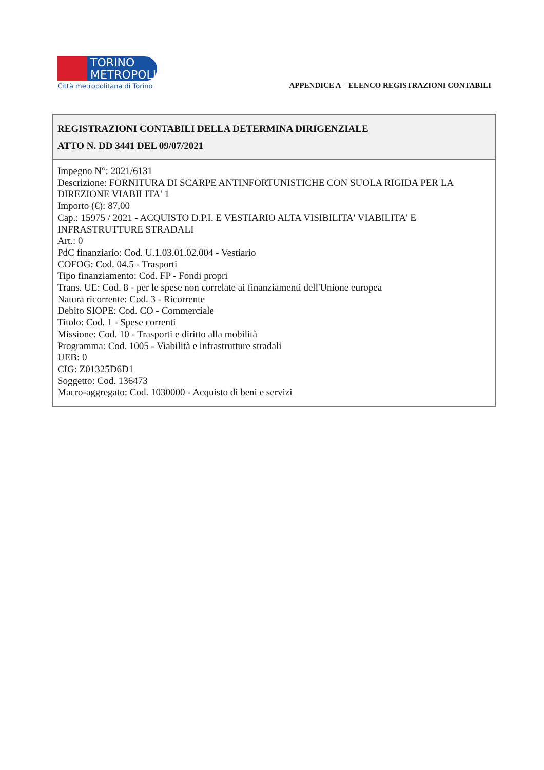TORINO
METROPOLI
Città metropolitana di Torino
APPENDICE A – ELENCO REGISTRAZIONI CONTABILI
| REGISTRAZIONI CONTABILI DELLA DETERMINA DIRIGENZIALE ATTO N. DD 3441 DEL 09/07/2021 |
| --- |
| Impegno N°: 2021/6131 Descrizione: FORNITURA DI SCARPE ANTINFORTUNISTICHE CON SUOLA RIGIDA PER LA DIREZIONE VIABILITA' 1 Importo (€): 87,00 Cap.: 15975 / 2021 - ACQUISTO D.P.I. E VESTIARIO ALTA VISIBILITA' VIABILITA' E INFRASTRUTTURE STRADALI Art.: 0 PdC finanziario: Cod. U.1.03.01.02.004 - Vestiario COFOG: Cod. 04.5 - Trasporti Tipo finanziamento: Cod. FP - Fondi propri Trans. UE: Cod. 8 - per le spese non correlate ai finanziamenti dell'Unione europea Natura ricorrente: Cod. 3 - Ricorrente Debito SIOPE: Cod. CO - Commerciale Titolo: Cod. 1 - Spese correnti Missione: Cod. 10 - Trasporti e diritto alla mobilità Programma: Cod. 1005 - Viabilità e infrastrutture stradali UEB: 0 CIG: Z01325D6D1 Soggetto: Cod. 136473 Macro-aggregato: Cod. 1030000 - Acquisto di beni e servizi |